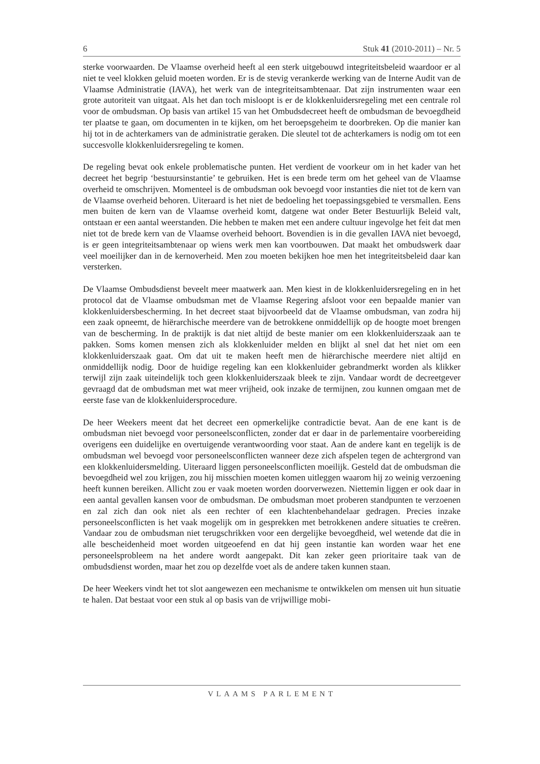6 Stuk 41 (2010-2011) – Nr. 5
sterke voorwaarden. De Vlaamse overheid heeft al een sterk uitgebouwd integriteitsbeleid waardoor er al niet te veel klokken geluid moeten worden. Er is de stevig verankerde werking van de Interne Audit van de Vlaamse Administratie (IAVA), het werk van de integriteitsambtenaar. Dat zijn instrumenten waar een grote autoriteit van uitgaat. Als het dan toch misloopt is er de klokkenluidersregeling met een centrale rol voor de ombudsman. Op basis van artikel 15 van het Ombudsdecreet heeft de ombudsman de bevoegdheid ter plaatse te gaan, om documenten in te kijken, om het beroepsgeheim te doorbreken. Op die manier kan hij tot in de achterkamers van de administratie geraken. Die sleutel tot de achterkamers is nodig om tot een succesvolle klokkenluidersregeling te komen.
De regeling bevat ook enkele problematische punten. Het verdient de voorkeur om in het kader van het decreet het begrip ‘bestuursinstantie’ te gebruiken. Het is een brede term om het geheel van de Vlaamse overheid te omschrijven. Momenteel is de ombudsman ook bevoegd voor instanties die niet tot de kern van de Vlaamse overheid behoren. Uiteraard is het niet de bedoeling het toepassingsgebied te versmallen. Eens men buiten de kern van de Vlaamse overheid komt, datgene wat onder Beter Bestuurlijk Beleid valt, ontstaan er een aantal weerstanden. Die hebben te maken met een andere cultuur ingevolge het feit dat men niet tot de brede kern van de Vlaamse overheid behoort. Bovendien is in die gevallen IAVA niet bevoegd, is er geen integriteitsambtenaar op wiens werk men kan voortbouwen. Dat maakt het ombudswerk daar veel moeilijker dan in de kernoverheid. Men zou moeten bekijken hoe men het integriteitsbeleid daar kan versterken.
De Vlaamse Ombudsdienst beveelt meer maatwerk aan. Men kiest in de klokkenluidersregeling en in het protocol dat de Vlaamse ombudsman met de Vlaamse Regering afsloot voor een bepaalde manier van klokkenluidersbescherming. In het decreet staat bijvoorbeeld dat de Vlaamse ombudsman, van zodra hij een zaak opneemt, de hiërarchische meerdere van de betrokkene onmiddellijk op de hoogte moet brengen van de bescherming. In de praktijk is dat niet altijd de beste manier om een klokkenluiderszaak aan te pakken. Soms komen mensen zich als klokkenluider melden en blijkt al snel dat het niet om een klokkenluiderszaak gaat. Om dat uit te maken heeft men de hiërarchische meerdere niet altijd en onmiddellijk nodig. Door de huidige regeling kan een klokkenluider gebrandmerkt worden als klikker terwijl zijn zaak uiteindelijk toch geen klokkenluiderszaak bleek te zijn. Vandaar wordt de decreetgever gevraagd dat de ombudsman met wat meer vrijheid, ook inzake de termijnen, zou kunnen omgaan met de eerste fase van de klokkenluidersprocedure.
De heer Weekers meent dat het decreet een opmerkelijke contradictie bevat. Aan de ene kant is de ombudsman niet bevoegd voor personeelsconflicten, zonder dat er daar in de parlementaire voorbereiding overigens een duidelijke en overtuigende verantwoording voor staat. Aan de andere kant en tegelijk is de ombudsman wel bevoegd voor personeelsconflicten wanneer deze zich afspelen tegen de achtergrond van een klokkenluidersmelding. Uiteraard liggen personeelsconflicten moeilijk. Gesteld dat de ombudsman die bevoegdheid wel zou krijgen, zou hij misschien moeten komen uitleggen waarom hij zo weinig verzoening heeft kunnen bereiken. Allicht zou er vaak moeten worden doorverwezen. Niettemin liggen er ook daar in een aantal gevallen kansen voor de ombudsman. De ombudsman moet proberen standpunten te verzoenen en zal zich dan ook niet als een rechter of een klachtenbehandelaar gedragen. Precies inzake personeelsconflicten is het vaak mogelijk om in gesprekken met betrokkenen andere situaties te creëren. Vandaar zou de ombudsman niet terugschrikken voor een dergelijke bevoegdheid, wel wetende dat die in alle bescheidenheid moet worden uitgeoefend en dat hij geen instantie kan worden waar het ene personeelsprobleem na het andere wordt aangepakt. Dit kan zeker geen prioritaire taak van de ombudsdienst worden, maar het zou op dezelfde voet als de andere taken kunnen staan.
De heer Weekers vindt het tot slot aangewezen een mechanisme te ontwikkelen om mensen uit hun situatie te halen. Dat bestaat voor een stuk al op basis van de vrijwillige mobi-
VLAAMS PARLEMENT